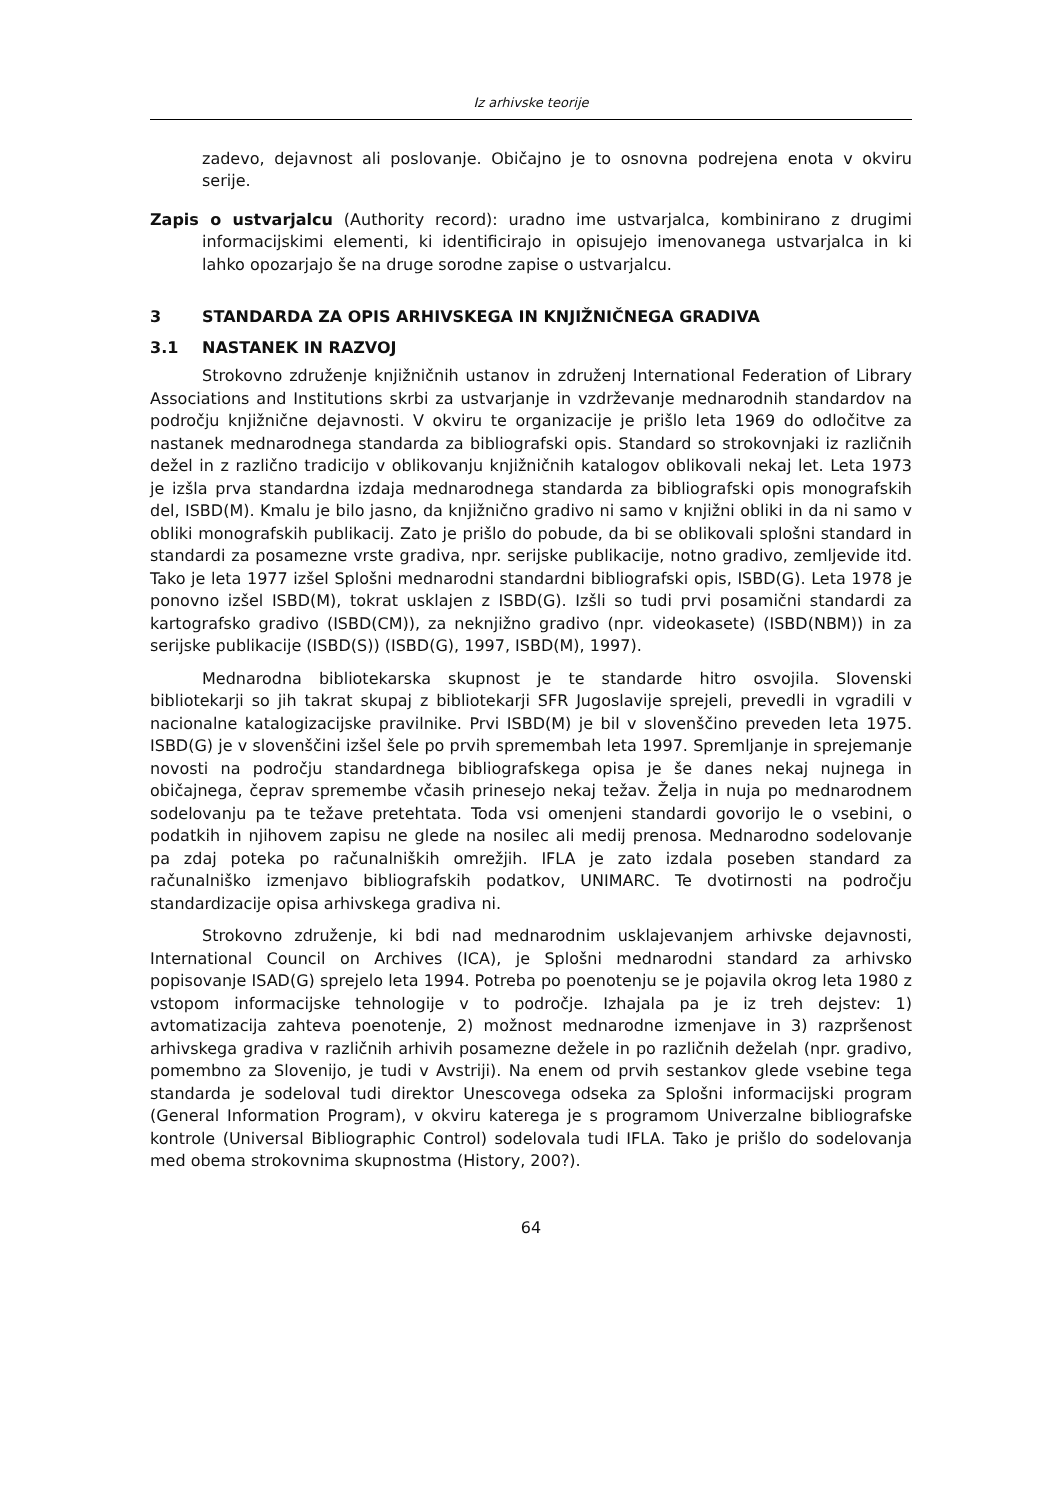Iz arhivske teorije
zadevo, dejavnost ali poslovanje. Običajno je to osnovna podrejena enota v okviru serije.
Zapis o ustvarjalcu (Authority record): uradno ime ustvarjalca, kombinirano z drugimi informacijskimi elementi, ki identificirajo in opisujejo imenovanega ustvarjalca in ki lahko opozarjajo še na druge sorodne zapise o ustvarjalcu.
3 STANDARDA ZA OPIS ARHIVSKEGA IN KNJIŽNIČNEGA GRADIVA
3.1 NASTANEK IN RAZVOJ
Strokovno združenje knjižničnih ustanov in združenj International Federation of Library Associations and Institutions skrbi za ustvarjanje in vzdrževanje mednarodnih standardov na področju knjižnične dejavnosti. V okviru te organizacije je prišlo leta 1969 do odločitve za nastanek mednarodnega standarda za bibliografski opis. Standard so strokovnjaki iz različnih dežel in z različno tradicijo v oblikovanju knjižničnih katalogov oblikovali nekaj let. Leta 1973 je izšla prva standardna izdaja mednarodnega standarda za bibliografski opis monografskih del, ISBD(M). Kmalu je bilo jasno, da knjižnično gradivo ni samo v knjižni obliki in da ni samo v obliki monografskih publikacij. Zato je prišlo do pobude, da bi se oblikovali splošni standard in standardi za posamezne vrste gradiva, npr. serijske publikacije, notno gradivo, zemljevide itd. Tako je leta 1977 izšel Splošni mednarodni standardni bibliografski opis, ISBD(G). Leta 1978 je ponovno izšel ISBD(M), tokrat usklajen z ISBD(G). Izšli so tudi prvi posamični standardi za kartografsko gradivo (ISBD(CM)), za neknjižno gradivo (npr. videokasete) (ISBD(NBM)) in za serijske publikacije (ISBD(S)) (ISBD(G), 1997, ISBD(M), 1997).
Mednarodna bibliotekarska skupnost je te standarde hitro osvojila. Slovenski bibliotekarji so jih takrat skupaj z bibliotekarji SFR Jugoslavije sprejeli, prevedli in vgradili v nacionalne katalogizacijske pravilnike. Prvi ISBD(M) je bil v slovenščino preveden leta 1975. ISBD(G) je v slovenščini izšel šele po prvih spremembah leta 1997. Spremljanje in sprejemanje novosti na področju standardnega bibliografskega opisa je še danes nekaj nujnega in običajnega, čeprav spremembe včasih prinesejo nekaj težav. Želja in nuja po mednarodnem sodelovanju pa te težave pretehtata. Toda vsi omenjeni standardi govorijo le o vsebini, o podatkih in njihovem zapisu ne glede na nosilec ali medij prenosa. Mednarodno sodelovanje pa zdaj poteka po računalniških omrežjih. IFLA je zato izdala poseben standard za računalniško izmenjavo bibliografskih podatkov, UNIMARC. Te dvotirnosti na področju standardizacije opisa arhivskega gradiva ni.
Strokovno združenje, ki bdi nad mednarodnim usklajevanjem arhivske dejavnosti, International Council on Archives (ICA), je Splošni mednarodni standard za arhivsko popisovanje ISAD(G) sprejelo leta 1994. Potreba po poenotenju se je pojavila okrog leta 1980 z vstopom informacijske tehnologije v to področje. Izhajala pa je iz treh dejstev: 1) avtomatizacija zahteva poenotenje, 2) možnost mednarodne izmenjave in 3) razpršenost arhivskega gradiva v različnih arhivih posamezne dežele in po različnih deželah (npr. gradivo, pomembno za Slovenijo, je tudi v Avstriji). Na enem od prvih sestankov glede vsebine tega standarda je sodeloval tudi direktor Unescovega odseka za Splošni informacijski program (General Information Program), v okviru katerega je s programom Univerzalne bibliografske kontrole (Universal Bibliographic Control) sodelovala tudi IFLA. Tako je prišlo do sodelovanja med obema strokovnima skupnostma (History, 200?).
64